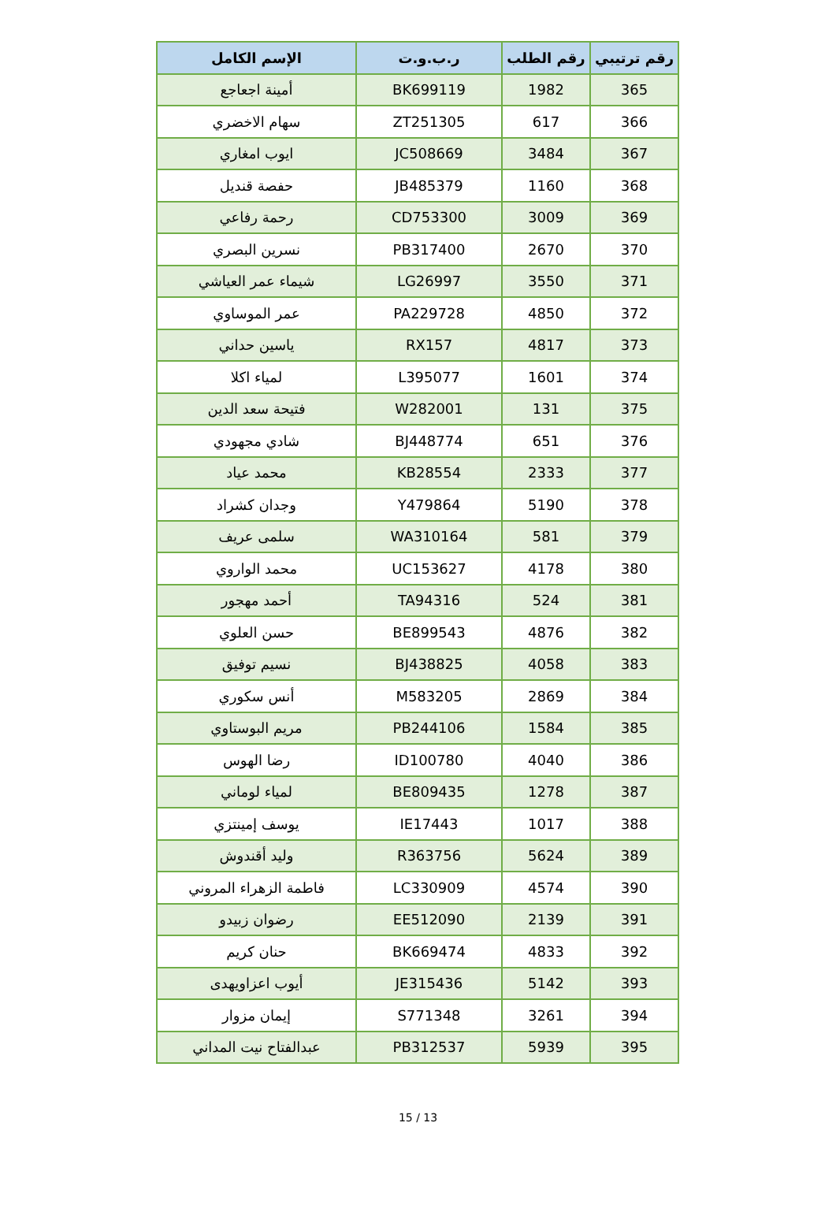| رقم ترتيبي | رقم الطلب | ر.ب.و.ت | الإسم الكامل |
| --- | --- | --- | --- |
| 365 | 1982 | BK699119 | أمينة اجعاجع |
| 366 | 617 | ZT251305 | سهام الاخضري |
| 367 | 3484 | JC508669 | ايوب امغاري |
| 368 | 1160 | JB485379 | حفصة قنديل |
| 369 | 3009 | CD753300 | رحمة رفاعي |
| 370 | 2670 | PB317400 | نسرين البصري |
| 371 | 3550 | LG26997 | شيماء عمر العياشي |
| 372 | 4850 | PA229728 | عمر الموساوي |
| 373 | 4817 | RX157 | ياسين حداني |
| 374 | 1601 | L395077 | لمياء اكلا |
| 375 | 131 | W282001 | فتيحة سعد الدين |
| 376 | 651 | BJ448774 | شادي مجهودي |
| 377 | 2333 | KB28554 | محمد عياد |
| 378 | 5190 | Y479864 | وجدان كشراد |
| 379 | 581 | WA310164 | سلمى عريف |
| 380 | 4178 | UC153627 | محمد الواروي |
| 381 | 524 | TA94316 | أحمد مهجور |
| 382 | 4876 | BE899543 | حسن العلوي |
| 383 | 4058 | BJ438825 | نسيم توفيق |
| 384 | 2869 | M583205 | أنس سكوري |
| 385 | 1584 | PB244106 | مريم البوستاوي |
| 386 | 4040 | ID100780 | رضا الهوس |
| 387 | 1278 | BE809435 | لمياء لوماني |
| 388 | 1017 | IE17443 | يوسف إمينتزي |
| 389 | 5624 | R363756 | وليد أقندوش |
| 390 | 4574 | LC330909 | فاطمة الزهراء المروني |
| 391 | 2139 | EE512090 | رضوان زبيدو |
| 392 | 4833 | BK669474 | حنان كريم |
| 393 | 5142 | JE315436 | أيوب اعزاويهدى |
| 394 | 3261 | S771348 | إيمان مزوار |
| 395 | 5939 | PB312537 | عبدالفتاح نيت المداني |
15 / 13